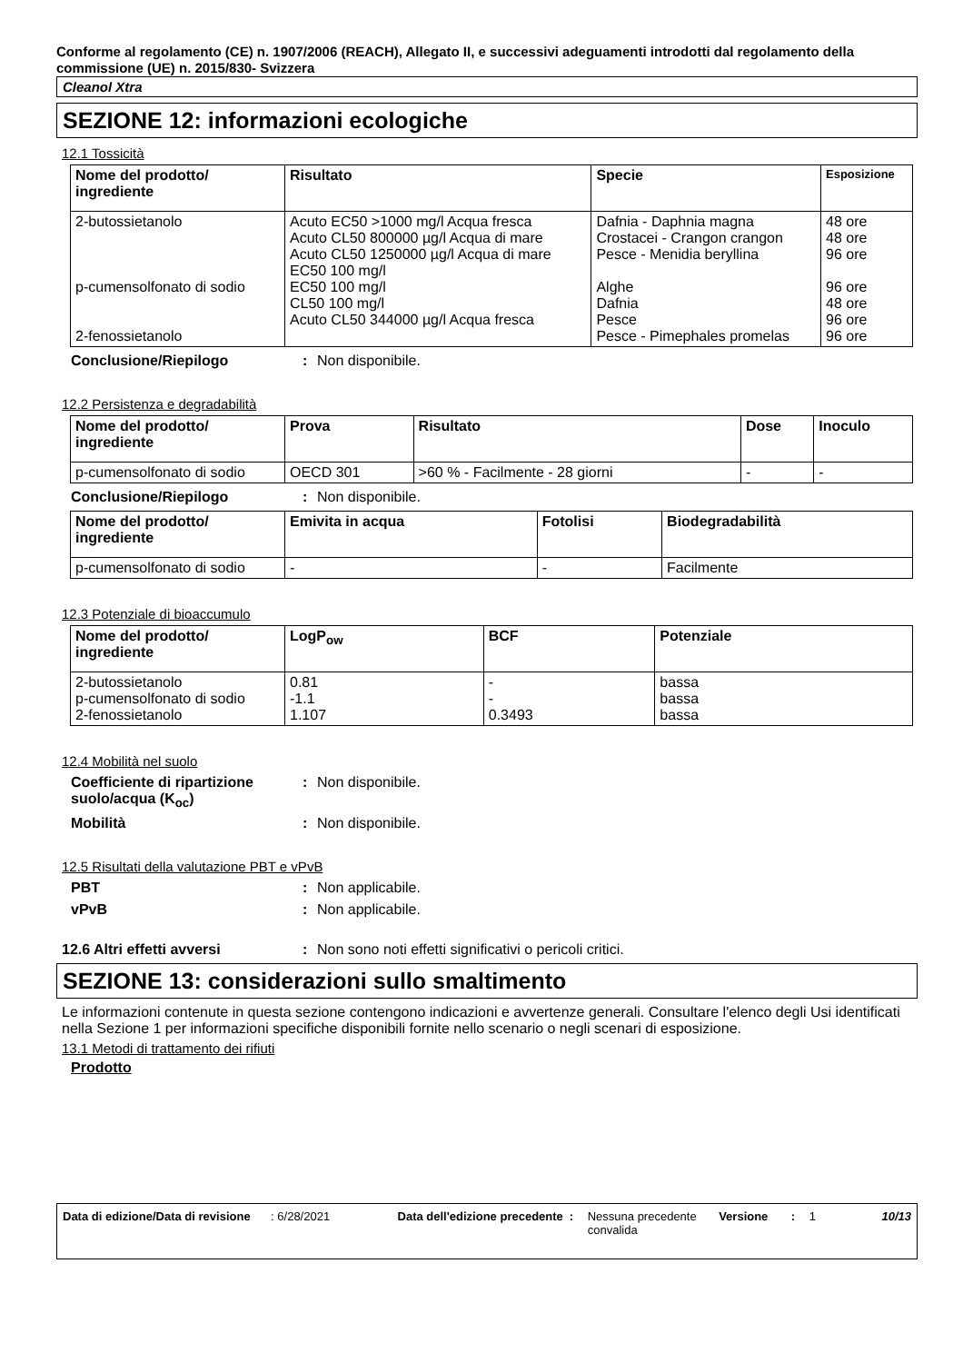Conforme al regolamento (CE) n. 1907/2006 (REACH), Allegato II, e successivi adeguamenti introdotti dal regolamento della commissione (UE) n. 2015/830- Svizzera
Cleanol Xtra
SEZIONE 12: informazioni ecologiche
12.1 Tossicità
| Nome del prodotto/ ingrediente | Risultato | Specie | Esposizione |
| --- | --- | --- | --- |
| 2-butossietanolo p-cumensolfonato di sodio 2-fenossietanolo | Acuto EC50 >1000 mg/l Acqua fresca Acuto CL50 800000 µg/l Acqua di mare Acuto CL50 1250000 µg/l Acqua di mare EC50 100 mg/l EC50 100 mg/l CL50 100 mg/l Acuto CL50 344000 µg/l Acqua fresca | Dafnia - Daphnia magna Crostacei - Crangon crangon Pesce - Menidia beryllina Alghe Dafnia Pesce Pesce - Pimephales promelas | 48 ore 48 ore 96 ore 96 ore 48 ore 96 ore 96 ore |
Conclusione/Riepilogo: Non disponibile.
12.2 Persistenza e degradabilità
| Nome del prodotto/ ingrediente | Prova | Risultato | Dose | Inoculo |
| --- | --- | --- | --- | --- |
| p-cumensolfonato di sodio | OECD 301 | >60 % - Facilmente - 28 giorni | - | - |
Conclusione/Riepilogo: Non disponibile.
| Nome del prodotto/ ingrediente | Emivita in acqua | Fotolisi | Biodegradabilità |
| --- | --- | --- | --- |
| p-cumensolfonato di sodio | - | - | Facilmente |
12.3 Potenziale di bioaccumulo
| Nome del prodotto/ ingrediente | LogP<sub>ow</sub> | BCF | Potenziale |
| --- | --- | --- | --- |
| 2-butossietanolo p-cumensolfonato di sodio 2-fenossietanolo | 0.81 -1.1 1.107 | - - 0.3493 | bassa bassa bassa |
12.4 Mobilità nel suolo
Coefficiente di ripartizione suolo/acqua (K<sub>oc</sub>): Non disponibile.
Mobilità: Non disponibile.
12.5 Risultati della valutazione PBT e vPvB
PBT: Non applicabile.
vPvB: Non applicabile.
12.6 Altri effetti avversi: Non sono noti effetti significativi o pericoli critici.
SEZIONE 13: considerazioni sullo smaltimento
Le informazioni contenute in questa sezione contengono indicazioni e avvertenze generali. Consultare l'elenco degli Usi identificati nella Sezione 1 per informazioni specifiche disponibili fornite nello scenario o negli scenari di esposizione.
13.1 Metodi di trattamento dei rifiuti
Prodotto
Data di edizione/Data di revisione: 6/28/2021 Data dell'edizione precedente: Nessuna precedente convalida Versione: 1 10/13